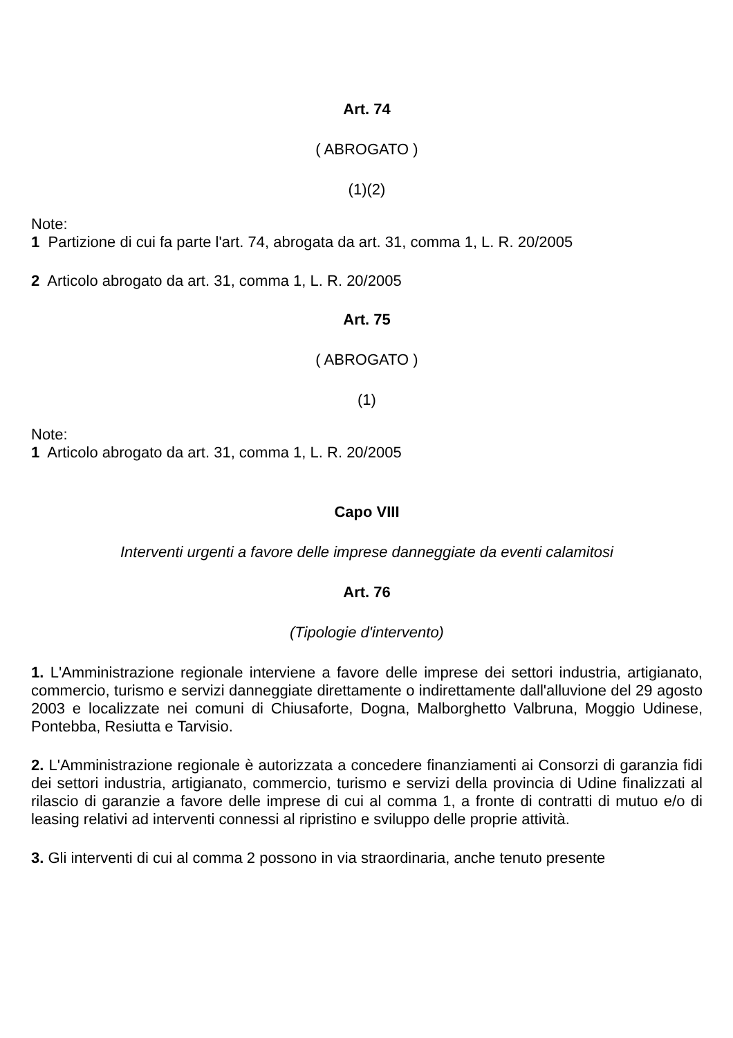Art. 74
( ABROGATO )
(1)(2)
Note:
1 Partizione di cui fa parte l'art. 74, abrogata da art. 31, comma 1, L. R. 20/2005
2 Articolo abrogato da art. 31, comma 1, L. R. 20/2005
Art. 75
( ABROGATO )
(1)
Note:
1 Articolo abrogato da art. 31, comma 1, L. R. 20/2005
Capo VIII
Interventi urgenti a favore delle imprese danneggiate da eventi calamitosi
Art. 76
(Tipologie d'intervento)
1. L'Amministrazione regionale interviene a favore delle imprese dei settori industria, artigianato, commercio, turismo e servizi danneggiate direttamente o indirettamente dall'alluvione del 29 agosto 2003 e localizzate nei comuni di Chiusaforte, Dogna, Malborghetto Valbruna, Moggio Udinese, Pontebba, Resiutta e Tarvisio.
2. L'Amministrazione regionale è autorizzata a concedere finanziamenti ai Consorzi di garanzia fidi dei settori industria, artigianato, commercio, turismo e servizi della provincia di Udine finalizzati al rilascio di garanzie a favore delle imprese di cui al comma 1, a fronte di contratti di mutuo e/o di leasing relativi ad interventi connessi al ripristino e sviluppo delle proprie attività.
3. Gli interventi di cui al comma 2 possono in via straordinaria, anche tenuto presente